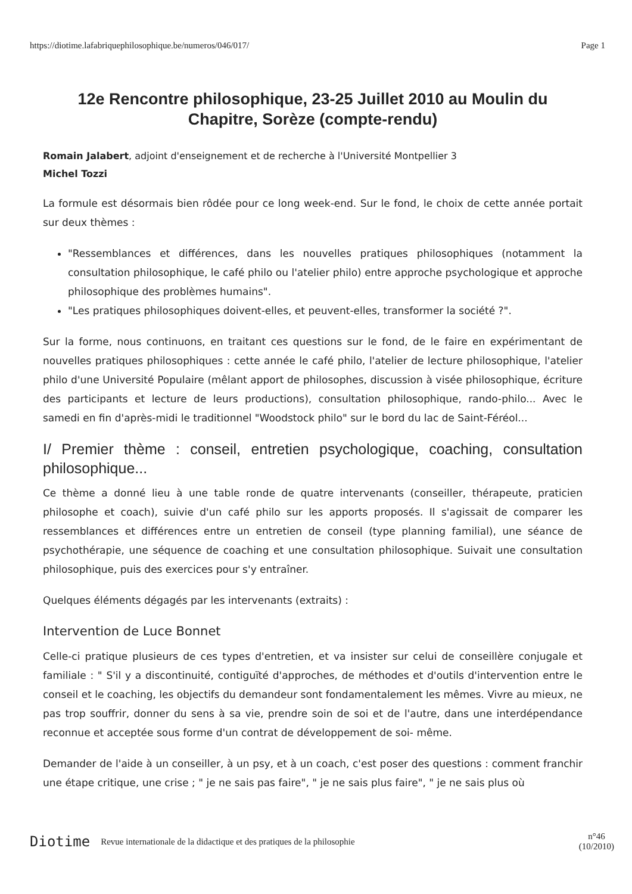https://diotime.lafabriquephilosophique.be/numeros/046/017/ Page 1
12e Rencontre philosophique, 23-25 Juillet 2010 au Moulin du Chapitre, Sorèze (compte-rendu)
Romain Jalabert, adjoint d'enseignement et de recherche à l'Université Montpellier 3
Michel Tozzi
La formule est désormais bien rôdée pour ce long week-end. Sur le fond, le choix de cette année portait sur deux thèmes :
"Ressemblances et différences, dans les nouvelles pratiques philosophiques (notamment la consultation philosophique, le café philo ou l'atelier philo) entre approche psychologique et approche philosophique des problèmes humains".
"Les pratiques philosophiques doivent-elles, et peuvent-elles, transformer la société ?".
Sur la forme, nous continuons, en traitant ces questions sur le fond, de le faire en expérimentant de nouvelles pratiques philosophiques : cette année le café philo, l'atelier de lecture philosophique, l'atelier philo d'une Université Populaire (mêlant apport de philosophes, discussion à visée philosophique, écriture des participants et lecture de leurs productions), consultation philosophique, rando-philo... Avec le samedi en fin d'après-midi le traditionnel "Woodstock philo" sur le bord du lac de Saint-Féréol...
I/ Premier thème : conseil, entretien psychologique, coaching, consultation philosophique...
Ce thème a donné lieu à une table ronde de quatre intervenants (conseiller, thérapeute, praticien philosophe et coach), suivie d'un café philo sur les apports proposés. Il s'agissait de comparer les ressemblances et différences entre un entretien de conseil (type planning familial), une séance de psychothérapie, une séquence de coaching et une consultation philosophique. Suivait une consultation philosophique, puis des exercices pour s'y entraîner.
Quelques éléments dégagés par les intervenants (extraits) :
Intervention de Luce Bonnet
Celle-ci pratique plusieurs de ces types d'entretien, et va insister sur celui de conseillère conjugale et familiale : " S'il y a discontinuité, contiguïté d'approches, de méthodes et d'outils d'intervention entre le conseil et le coaching, les objectifs du demandeur sont fondamentalement les mêmes. Vivre au mieux, ne pas trop souffrir, donner du sens à sa vie, prendre soin de soi et de l'autre, dans une interdépendance reconnue et acceptée sous forme d'un contrat de développement de soi- même.
Demander de l'aide à un conseiller, à un psy, et à un coach, c'est poser des questions : comment franchir une étape critique, une crise ; " je ne sais pas faire", " je ne sais plus faire", " je ne sais plus où
Diotime Revue internationale de la didactique et des pratiques de la philosophie n°46
(10/2010)